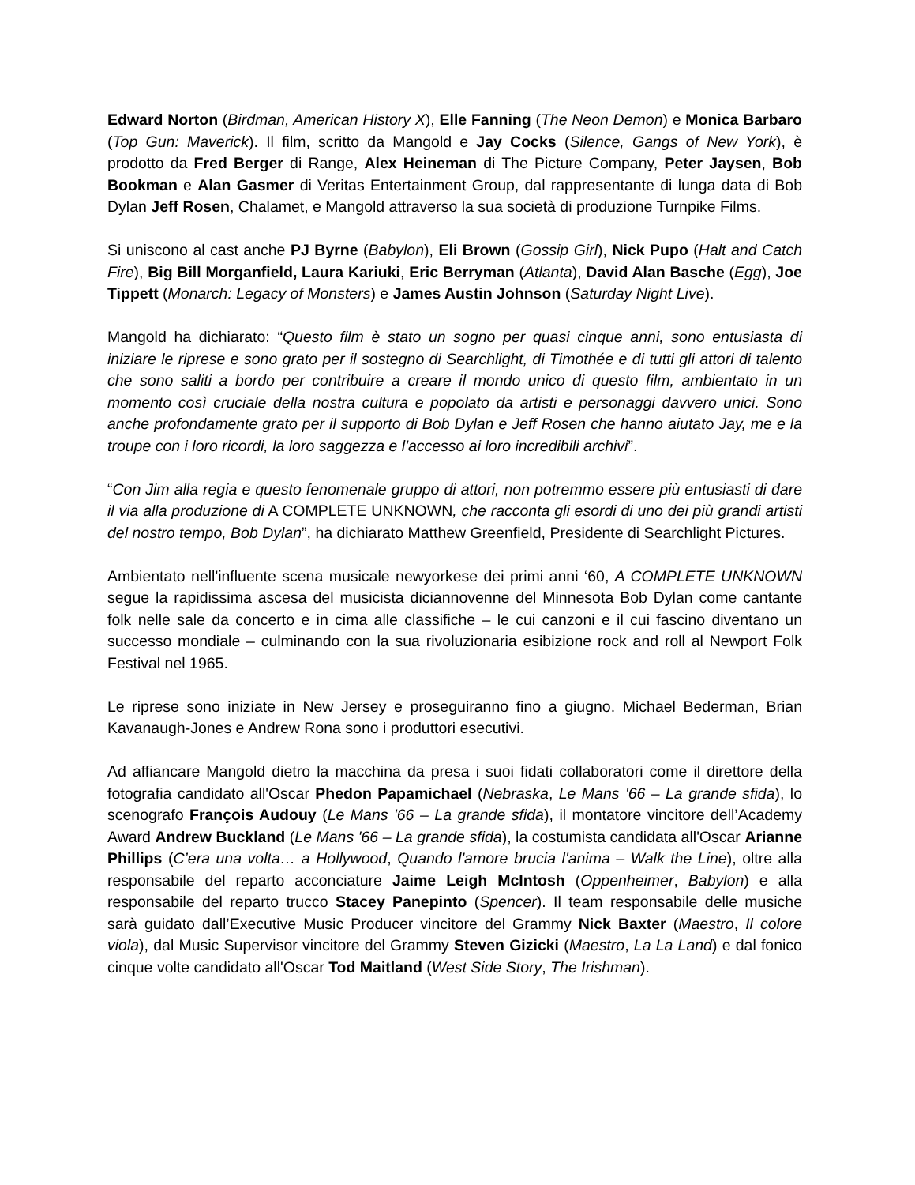Edward Norton (Birdman, American History X), Elle Fanning (The Neon Demon) e Monica Barbaro (Top Gun: Maverick). Il film, scritto da Mangold e Jay Cocks (Silence, Gangs of New York), è prodotto da Fred Berger di Range, Alex Heineman di The Picture Company, Peter Jaysen, Bob Bookman e Alan Gasmer di Veritas Entertainment Group, dal rappresentante di lunga data di Bob Dylan Jeff Rosen, Chalamet, e Mangold attraverso la sua società di produzione Turnpike Films.
Si uniscono al cast anche PJ Byrne (Babylon), Eli Brown (Gossip Girl), Nick Pupo (Halt and Catch Fire), Big Bill Morganfield, Laura Kariuki, Eric Berryman (Atlanta), David Alan Basche (Egg), Joe Tippett (Monarch: Legacy of Monsters) e James Austin Johnson (Saturday Night Live).
Mangold ha dichiarato: “Questo film è stato un sogno per quasi cinque anni, sono entusiasta di iniziare le riprese e sono grato per il sostegno di Searchlight, di Timothée e di tutti gli attori di talento che sono saliti a bordo per contribuire a creare il mondo unico di questo film, ambientato in un momento così cruciale della nostra cultura e popolato da artisti e personaggi davvero unici. Sono anche profondamente grato per il supporto di Bob Dylan e Jeff Rosen che hanno aiutato Jay, me e la troupe con i loro ricordi, la loro saggezza e l'accesso ai loro incredibili archivi”.
“Con Jim alla regia e questo fenomenale gruppo di attori, non potremmo essere più entusiasti di dare il via alla produzione di A COMPLETE UNKNOWN, che racconta gli esordi di uno dei più grandi artisti del nostro tempo, Bob Dylan”, ha dichiarato Matthew Greenfield, Presidente di Searchlight Pictures.
Ambientato nell'influente scena musicale newyorkese dei primi anni ‘60, A COMPLETE UNKNOWN segue la rapidissima ascesa del musicista diciannovenne del Minnesota Bob Dylan come cantante folk nelle sale da concerto e in cima alle classifiche – le cui canzoni e il cui fascino diventano un successo mondiale – culminando con la sua rivoluzionaria esibizione rock and roll al Newport Folk Festival nel 1965.
Le riprese sono iniziate in New Jersey e proseguiranno fino a giugno. Michael Bederman, Brian Kavanaugh-Jones e Andrew Rona sono i produttori esecutivi.
Ad affiancare Mangold dietro la macchina da presa i suoi fidati collaboratori come il direttore della fotografia candidato all'Oscar Phedon Papamichael (Nebraska, Le Mans '66 – La grande sfida), lo scenografo François Audouy (Le Mans '66 – La grande sfida), il montatore vincitore dell’Academy Award Andrew Buckland (Le Mans '66 – La grande sfida), la costumista candidata all'Oscar Arianne Phillips (C’era una volta… a Hollywood, Quando l'amore brucia l'anima – Walk the Line), oltre alla responsabile del reparto acconciature Jaime Leigh McIntosh (Oppenheimer, Babylon) e alla responsabile del reparto trucco Stacey Panepinto (Spencer). Il team responsabile delle musiche sarà guidato dall’Executive Music Producer vincitore del Grammy Nick Baxter (Maestro, Il colore viola), dal Music Supervisor vincitore del Grammy Steven Gizicki (Maestro, La La Land) e dal fonico cinque volte candidato all'Oscar Tod Maitland (West Side Story, The Irishman).